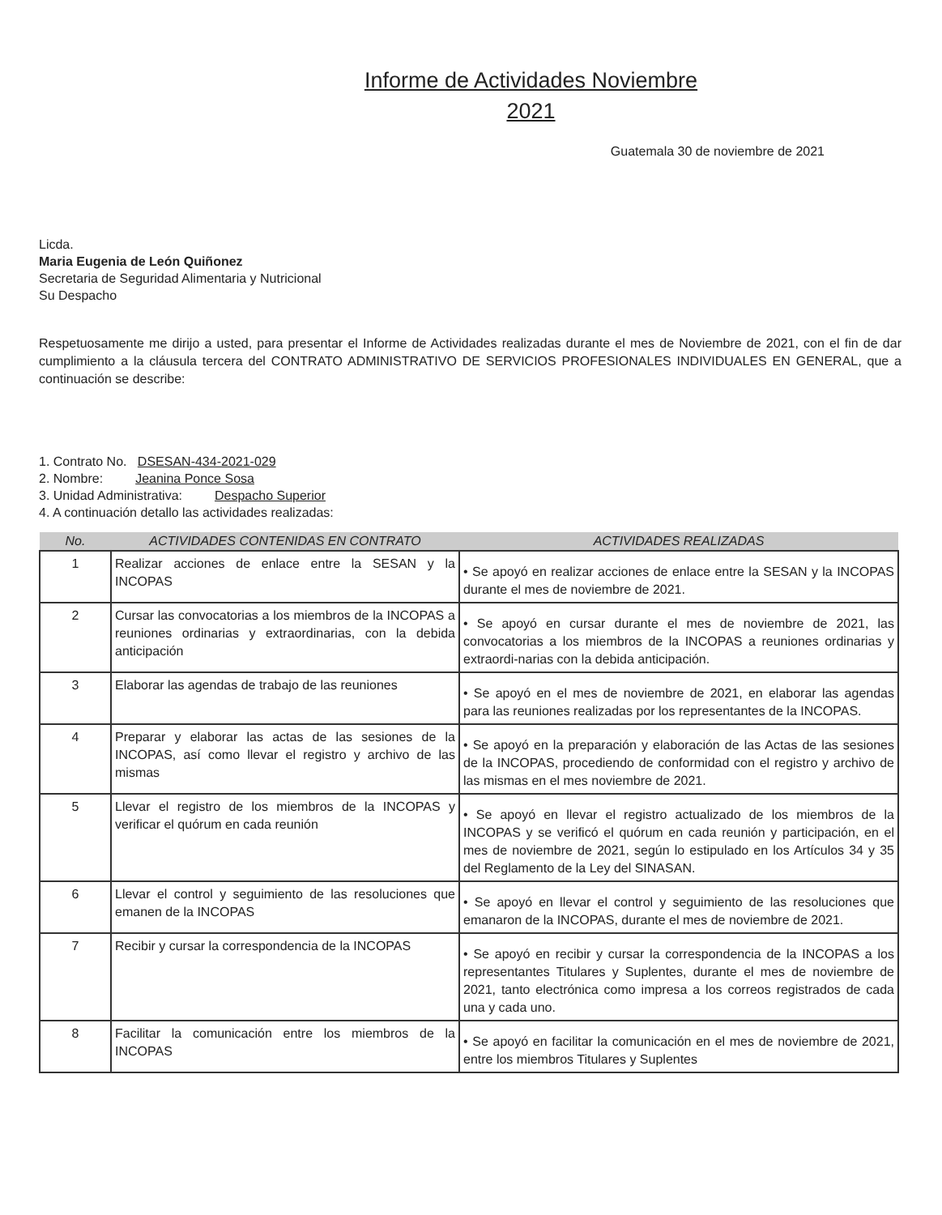Informe de Actividades Noviembre
2021
Guatemala 30 de noviembre de 2021
Licda.
Maria Eugenia de León Quiñonez
Secretaria de Seguridad Alimentaria y Nutricional
Su Despacho
Respetuosamente me dirijo a usted, para presentar el Informe de Actividades realizadas durante el mes de Noviembre de 2021, con el fin de dar cumplimiento a la cláusula tercera del CONTRATO ADMINISTRATIVO DE SERVICIOS PROFESIONALES INDIVIDUALES EN GENERAL, que a continuación se describe:
1. Contrato No. DSESAN-434-2021-029
2. Nombre: Jeanina Ponce Sosa
3. Unidad Administrativa: Despacho Superior
4. A continuación detallo las actividades realizadas:
| No. | ACTIVIDADES CONTENIDAS EN CONTRATO | ACTIVIDADES REALIZADAS |
| --- | --- | --- |
| 1 | Realizar acciones de enlace entre la SESAN y la INCOPAS | • Se apoyó en realizar acciones de enlace entre la SESAN y la INCOPAS durante el mes de noviembre de 2021. |
| 2 | Cursar las convocatorias a los miembros de la INCOPAS a reuniones ordinarias y extraordinarias, con la debida anticipación | • Se apoyó en cursar durante el mes de noviembre de 2021, las convocatorias a los miembros de la INCOPAS a reuniones ordinarias y extraordi-narias con la debida anticipación. |
| 3 | Elaborar las agendas de trabajo de las reuniones | • Se apoyó en el mes de noviembre de 2021, en elaborar las agendas para las reuniones realizadas por los representantes de la INCOPAS. |
| 4 | Preparar y elaborar las actas de las sesiones de la INCOPAS, así como llevar el registro y archivo de las mismas | • Se apoyó en la preparación y elaboración de las Actas de las sesiones de la INCOPAS, procediendo de conformidad con el registro y archivo de las mismas en el mes noviembre de 2021. |
| 5 | Llevar el registro de los miembros de la INCOPAS y verificar el quórum en cada reunión | • Se apoyó en llevar el registro actualizado de los miembros de la INCOPAS y se verificó el quórum en cada reunión y participación, en el mes de noviembre de 2021, según lo estipulado en los Artículos 34 y 35 del Reglamento de la Ley del SINASAN. |
| 6 | Llevar el control y seguimiento de las resoluciones que emanen de la INCOPAS | • Se apoyó en llevar el control y seguimiento de las resoluciones que emanaron de la INCOPAS, durante el mes de noviembre de 2021. |
| 7 | Recibir y cursar la correspondencia de la INCOPAS | • Se apoyó en recibir y cursar la correspondencia de la INCOPAS a los representantes Titulares y Suplentes, durante el mes de noviembre de 2021, tanto electrónica como impresa a los correos registrados de cada una y cada uno. |
| 8 | Facilitar la comunicación entre los miembros de la INCOPAS | • Se apoyó en facilitar la comunicación en el mes de noviembre de 2021, entre los miembros Titulares y Suplentes |